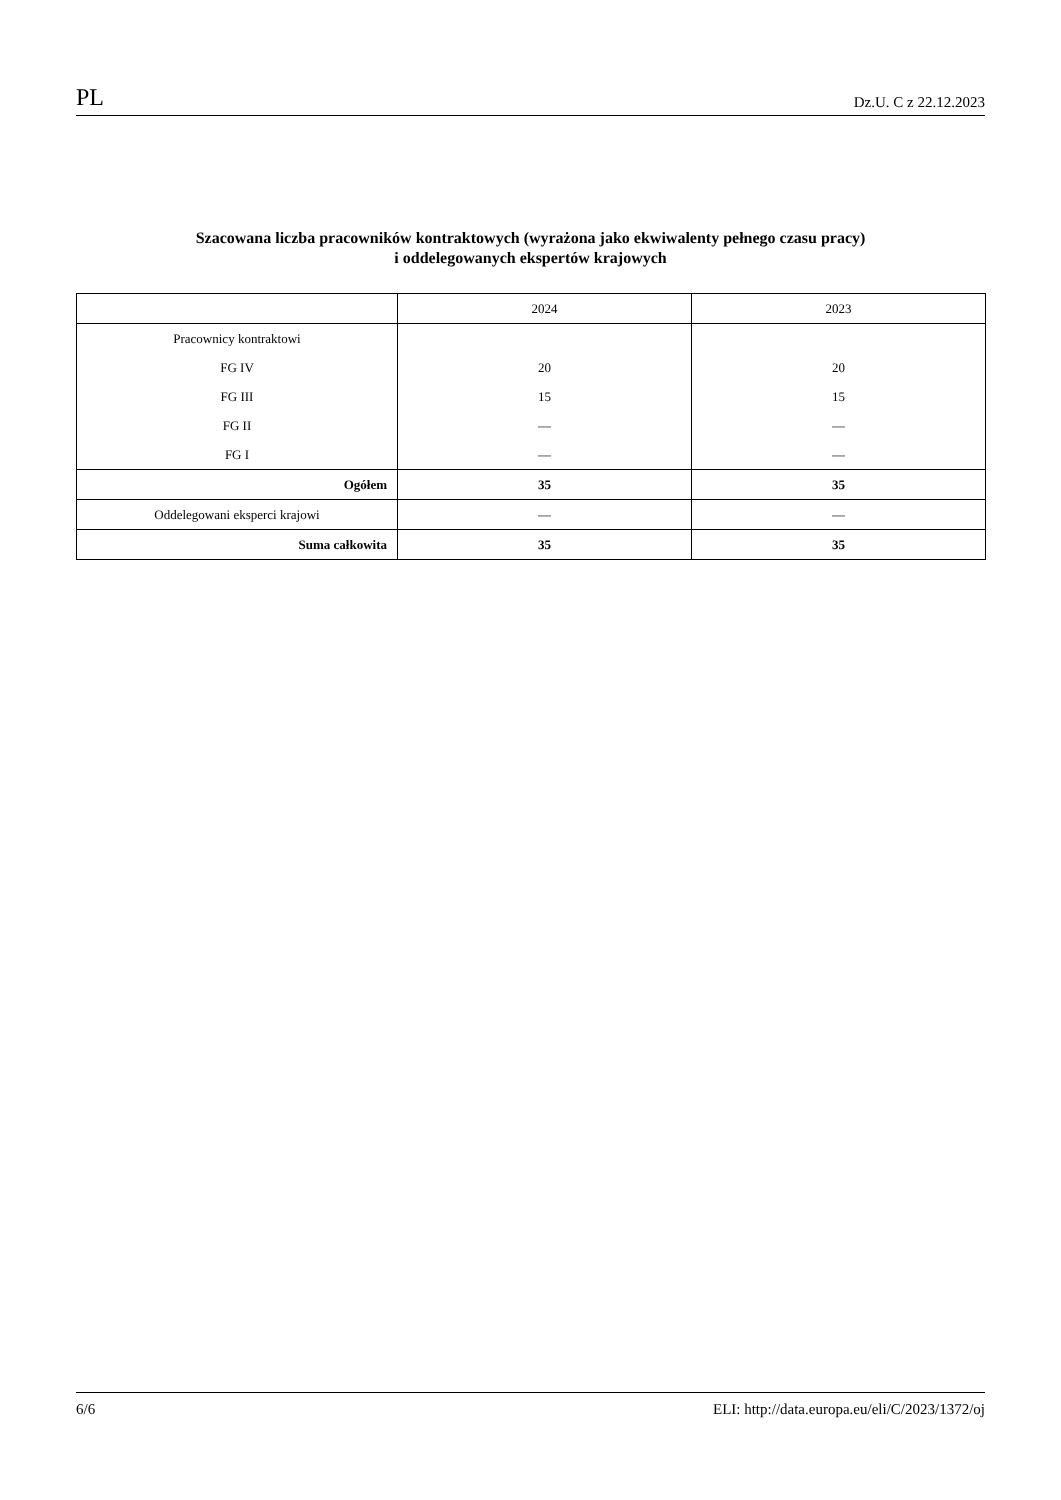PL Dz.U. C z 22.12.2023
Szacowana liczba pracowników kontraktowych (wyrażona jako ekwiwalenty pełnego czasu pracy)
i oddelegowanych ekspertów krajowych
| | 2024 | 2023 |
| --- | --- | --- |
| Pracownicy kontraktowi | | |
| FG IV | 20 | 20 |
| FG III | 15 | 15 |
| FG II | — | — |
| FG I | — | — |
| Ogółem | 35 | 35 |
| Oddelegowani eksperci krajowi | — | — |
| Suma całkowita | 35 | 35 |
6/6 ELI: http://data.europa.eu/eli/C/2023/1372/oj